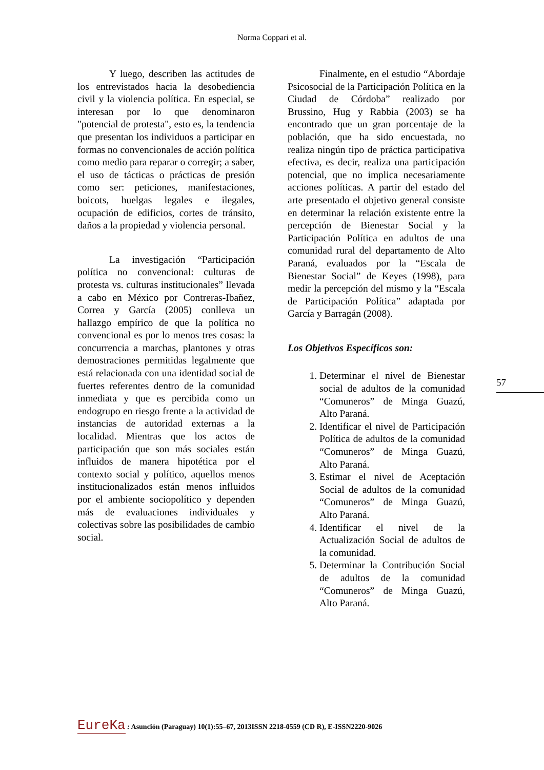Norma Coppari et al.
Y luego, describen las actitudes de los entrevistados hacia la desobediencia civil y la violencia política. En especial, se interesan por lo que denominaron "potencial de protesta", esto es, la tendencia que presentan los individuos a participar en formas no convencionales de acción política como medio para reparar o corregir; a saber, el uso de tácticas o prácticas de presión como ser: peticiones, manifestaciones, boicots, huelgas legales e ilegales, ocupación de edificios, cortes de tránsito, daños a la propiedad y violencia personal.
La investigación “Participación política no convencional: culturas de protesta vs. culturas institucionales” llevada a cabo en México por Contreras-Ibañez, Correa y García (2005) conlleva un hallazgo empírico de que la política no convencional es por lo menos tres cosas: la concurrencia a marchas, plantones y otras demostraciones permitidas legalmente que está relacionada con una identidad social de fuertes referentes dentro de la comunidad inmediata y que es percibida como un endogrupo en riesgo frente a la actividad de instancias de autoridad externas a la localidad. Mientras que los actos de participación que son más sociales están influidos de manera hipotética por el contexto social y político, aquellos menos institucionalizados están menos influidos por el ambiente sociopolítico y dependen más de evaluaciones individuales y colectivas sobre las posibilidades de cambio social.
Finalmente, en el estudio “Abordaje Psicosocial de la Participación Política en la Ciudad de Córdoba” realizado por Brussino, Hug y Rabbia (2003) se ha encontrado que un gran porcentaje de la población, que ha sido encuestada, no realiza ningún tipo de práctica participativa efectiva, es decir, realiza una participación potencial, que no implica necesariamente acciones políticas. A partir del estado del arte presentado el objetivo general consiste en determinar la relación existente entre la percepción de Bienestar Social y la Participación Política en adultos de una comunidad rural del departamento de Alto Paraná, evaluados por la “Escala de Bienestar Social” de Keyes (1998), para medir la percepción del mismo y la “Escala de Participación Política” adaptada por García y Barragán (2008).
Los Objetivos Específicos son:
1. Determinar el nivel de Bienestar social de adultos de la comunidad “Comuneros” de Minga Guazú, Alto Paraná.
2. Identificar el nivel de Participación Política de adultos de la comunidad “Comuneros” de Minga Guazú, Alto Paraná.
3. Estimar el nivel de Aceptación Social de adultos de la comunidad “Comuneros” de Minga Guazú, Alto Paraná.
4. Identificar el nivel de la Actualización Social de adultos de la comunidad.
5. Determinar la Contribución Social de adultos de la comunidad “Comuneros” de Minga Guazú, Alto Paraná.
57
EureKa : Asunción (Paraguay) 10(1):55–67, 2013ISSN 2218-0559 (CD R), E-ISSN2220-9026